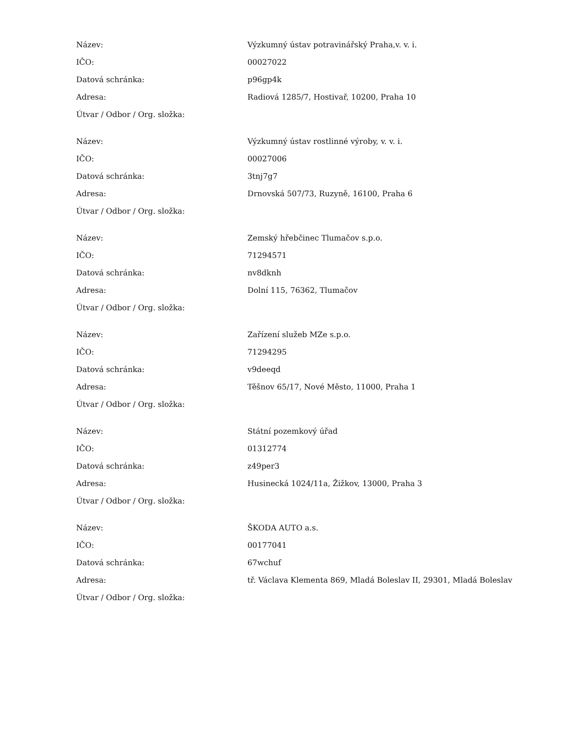| Název: | Výzkumný ústav potravinářský Praha,v. v. i. |
| IČO: | 00027022 |
| Datová schránka: | p96gp4k |
| Adresa: | Radiová 1285/7, Hostivař, 10200, Praha 10 |
| Útvar / Odbor / Org. složka: | |
| Název: | Výzkumný ústav rostlinné výroby, v. v. i. |
| IČO: | 00027006 |
| Datová schránka: | 3tnj7g7 |
| Adresa: | Drnovská 507/73, Ruzyně, 16100, Praha 6 |
| Útvar / Odbor / Org. složka: | |
| Název: | Zemský hřebčinec Tlumačov s.p.o. |
| IČO: | 71294571 |
| Datová schránka: | nv8dknh |
| Adresa: | Dolní 115, 76362, Tlumačov |
| Útvar / Odbor / Org. složka: | |
| Název: | Zařízení služeb MZe s.p.o. |
| IČO: | 71294295 |
| Datová schránka: | v9deeqd |
| Adresa: | Těšnov 65/17, Nové Město, 11000, Praha 1 |
| Útvar / Odbor / Org. složka: | |
| Název: | Státní pozemkový úřad |
| IČO: | 01312774 |
| Datová schránka: | z49per3 |
| Adresa: | Husinecká 1024/11a, Žižkov, 13000, Praha 3 |
| Útvar / Odbor / Org. složka: | |
| Název: | ŠKODA AUTO a.s. |
| IČO: | 00177041 |
| Datová schránka: | 67wchuf |
| Adresa: | tř. Václava Klementa 869, Mladá Boleslav II, 29301, Mladá Boleslav |
| Útvar / Odbor / Org. složka: | |